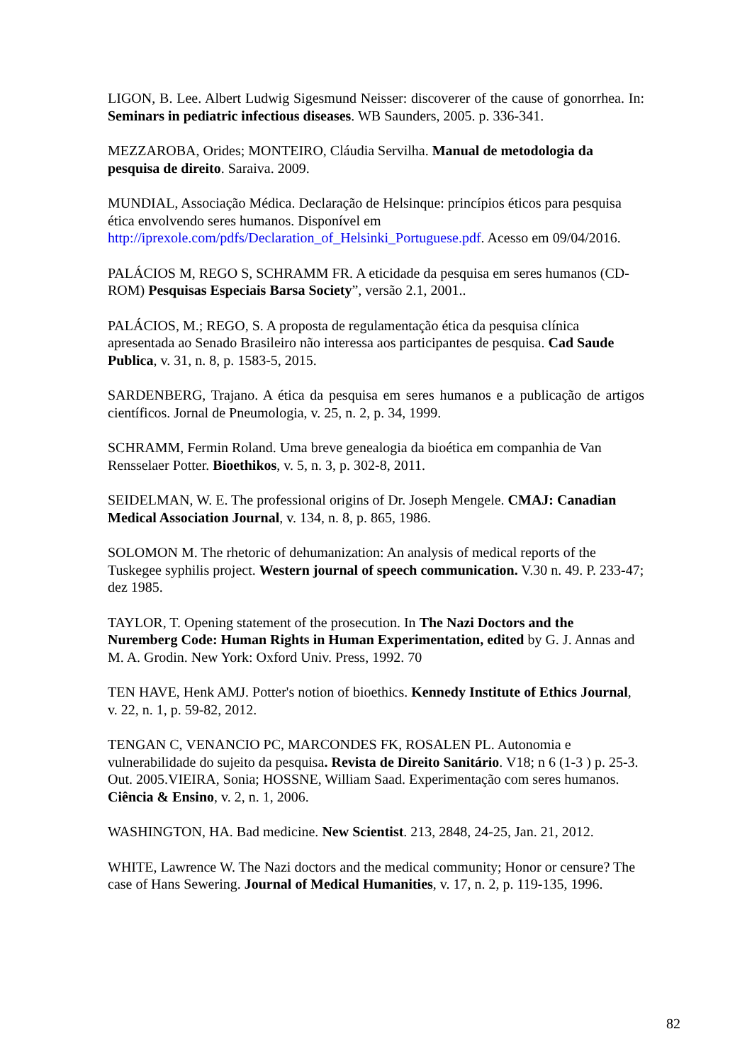LIGON, B. Lee. Albert Ludwig Sigesmund Neisser: discoverer of the cause of gonorrhea. In: Seminars in pediatric infectious diseases. WB Saunders, 2005. p. 336-341.
MEZZAROBA, Orides; MONTEIRO, Cláudia Servilha. Manual de metodologia da pesquisa de direito. Saraiva. 2009.
MUNDIAL, Associação Médica. Declaração de Helsinque: princípios éticos para pesquisa ética envolvendo seres humanos. Disponível em http://iprexole.com/pdfs/Declaration_of_Helsinki_Portuguese.pdf. Acesso em 09/04/2016.
PALÁCIOS M, REGO S, SCHRAMM FR. A eticidade da pesquisa em seres humanos (CD-ROM) Pesquisas Especiais Barsa Society”, versão 2.1, 2001..
PALÁCIOS, M.; REGO, S. A proposta de regulamentação ética da pesquisa clínica apresentada ao Senado Brasileiro não interessa aos participantes de pesquisa. Cad Saude Publica, v. 31, n. 8, p. 1583-5, 2015.
SARDENBERG, Trajano. A ética da pesquisa em seres humanos e a publicação de artigos científicos. Jornal de Pneumologia, v. 25, n. 2, p. 34, 1999.
SCHRAMM, Fermin Roland. Uma breve genealogia da bioética em companhia de Van Rensselaer Potter. Bioethikos, v. 5, n. 3, p. 302-8, 2011.
SEIDELMAN, W. E. The professional origins of Dr. Joseph Mengele. CMAJ: Canadian Medical Association Journal, v. 134, n. 8, p. 865, 1986.
SOLOMON M. The rhetoric of dehumanization: An analysis of medical reports of the Tuskegee syphilis project. Western journal of speech communication. V.30 n. 49. P. 233-47; dez 1985.
TAYLOR, T. Opening statement of the prosecution. In The Nazi Doctors and the Nuremberg Code: Human Rights in Human Experimentation, edited by G. J. Annas and M. A. Grodin. New York: Oxford Univ. Press, 1992. 70
TEN HAVE, Henk AMJ. Potter's notion of bioethics. Kennedy Institute of Ethics Journal, v. 22, n. 1, p. 59-82, 2012.
TENGAN C, VENANCIO PC, MARCONDES FK, ROSALEN PL. Autonomia e vulnerabilidade do sujeito da pesquisa. Revista de Direito Sanitário. V18; n 6 (1-3 ) p. 25-3. Out. 2005.VIEIRA, Sonia; HOSSNE, William Saad. Experimentação com seres humanos. Ciência & Ensino, v. 2, n. 1, 2006.
WASHINGTON, HA. Bad medicine. New Scientist. 213, 2848, 24-25, Jan. 21, 2012.
WHITE, Lawrence W. The Nazi doctors and the medical community; Honor or censure? The case of Hans Sewering. Journal of Medical Humanities, v. 17, n. 2, p. 119-135, 1996.
82